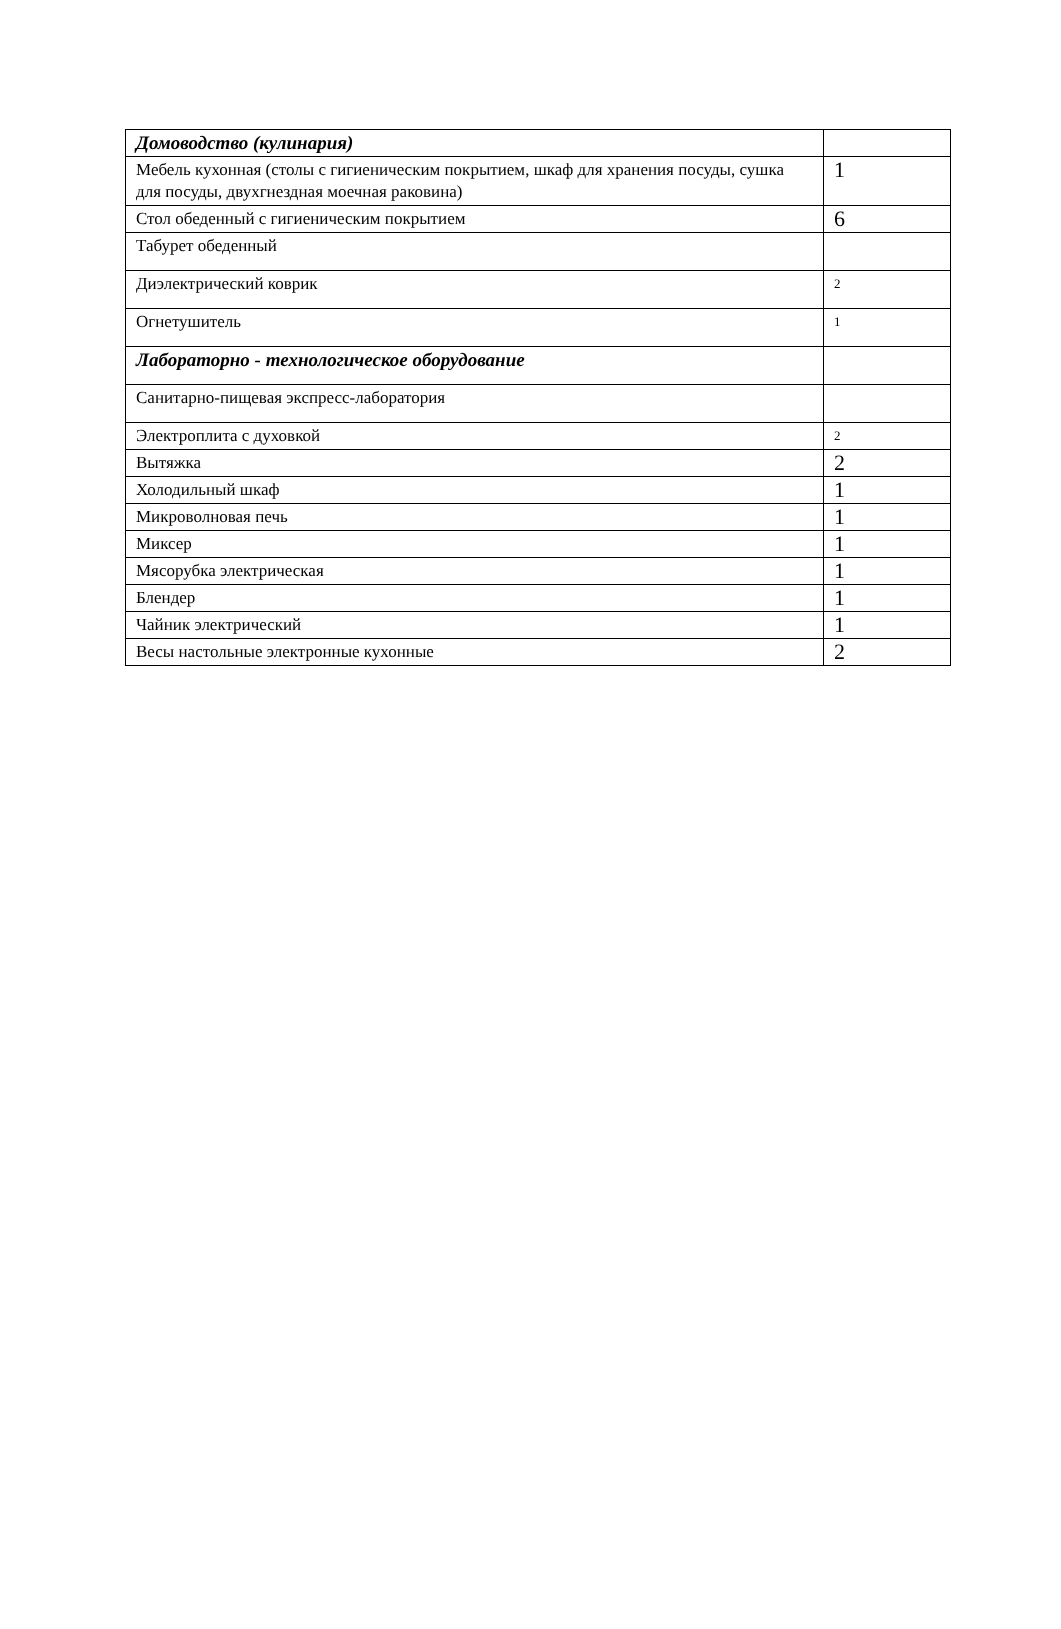| Домоводство (кулинария) | |
| Мебель кухонная (столы с гигиеническим покрытием, шкаф для хранения посуды, сушка для посуды, двухгнездная моечная раковина) | 1 |
| Стол обеденный с гигиеническим покрытием | 6 |
| Табурет обеденный | |
| Диэлектрический коврик | 2 |
| Огнетушитель | 1 |
| Лабораторно - технологическое оборудование | |
| Санитарно-пищевая экспресс-лаборатория | |
| Электроплита с духовкой | 2 |
| Вытяжка | 2 |
| Холодильный шкаф | 1 |
| Микроволновая печь | 1 |
| Миксер | 1 |
| Мясорубка электрическая | 1 |
| Блендер | 1 |
| Чайник электрический | 1 |
| Весы настольные электронные кухонные | 2 |